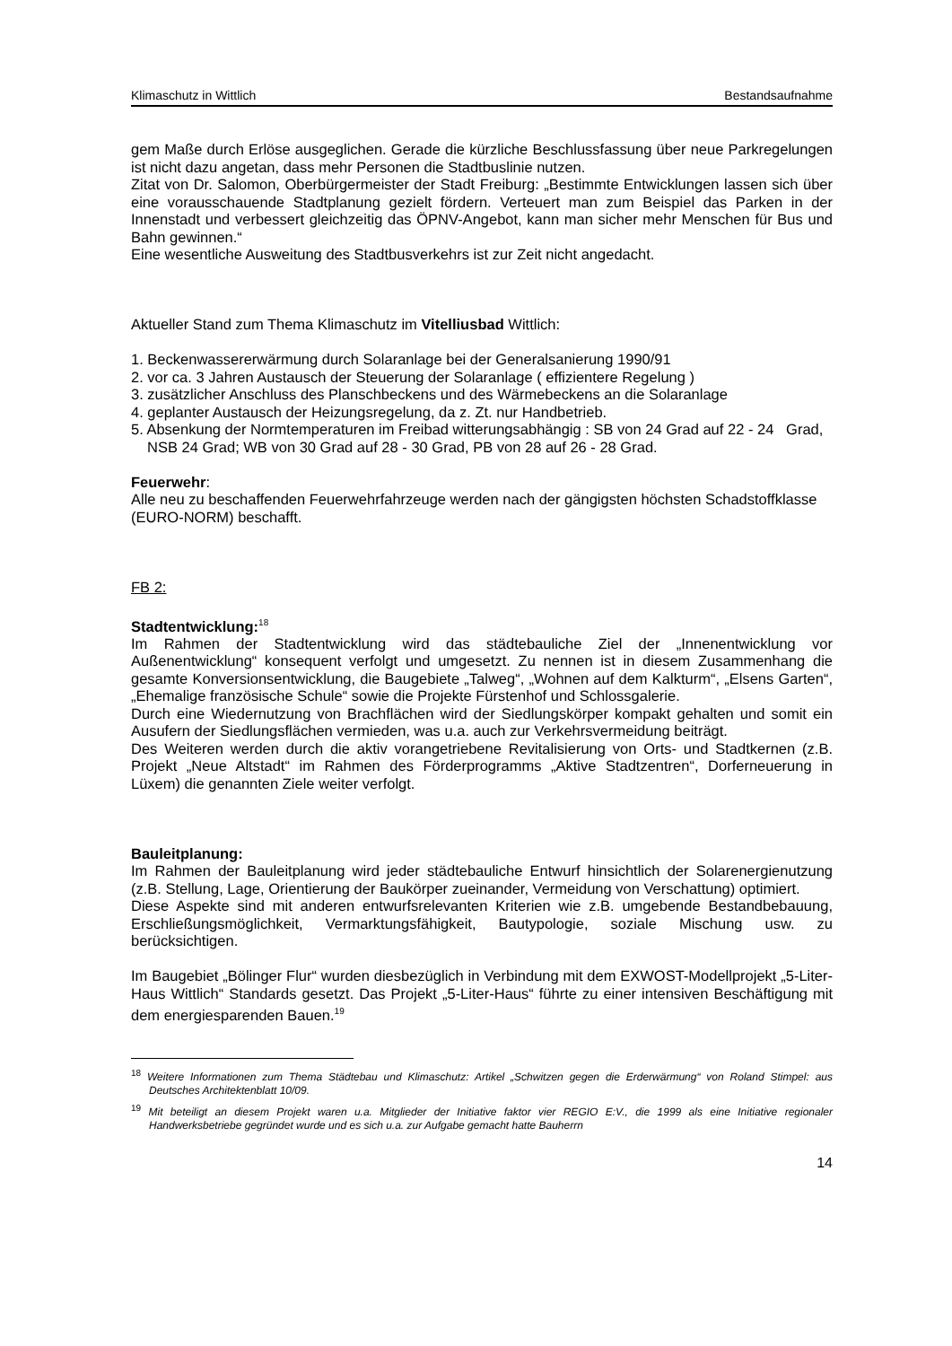Klimaschutz in Wittlich Bestandsaufnahme
gem Maße durch Erlöse ausgeglichen. Gerade die kürzliche Beschlussfassung über neue Parkregelungen ist nicht dazu angetan, dass mehr Personen die Stadtbuslinie nutzen.
Zitat von Dr. Salomon, Oberbürgermeister der Stadt Freiburg: „Bestimmte Entwicklungen lassen sich über eine vorausschauende Stadtplanung gezielt fördern. Verteuert man zum Beispiel das Parken in der Innenstadt und verbessert gleichzeitig das ÖPNV-Angebot, kann man sicher mehr Menschen für Bus und Bahn gewinnen.“
Eine wesentliche Ausweitung des Stadtbusverkehrs ist zur Zeit nicht angedacht.
Aktueller Stand zum Thema Klimaschutz im Vitelliusbad Wittlich:
1. Beckenwassererwärmung durch Solaranlage bei der Generalsanierung 1990/91
2. vor ca. 3 Jahren Austausch der Steuerung der Solaranlage ( effizientere Regelung )
3. zusätzlicher Anschluss des Planschbeckens und des Wärmebeckens an die Solaranlage
4. geplanter Austausch der Heizungsregelung, da z. Zt. nur Handbetrieb.
5. Absenkung der Normtemperaturen im Freibad witterungsabhängig : SB von 24 Grad auf 22 - 24 Grad, NSB 24 Grad; WB von 30 Grad auf 28 - 30 Grad, PB von 28 auf 26 - 28 Grad.
Feuerwehr:
Alle neu zu beschaffenden Feuerwehrfahrzeuge werden nach der gängigsten höchsten Schadstoffklasse (EURO-NORM) beschafft.
FB 2:
Stadtentwicklung:<sup>18</sup>
Im Rahmen der Stadtentwicklung wird das städtebauliche Ziel der „Innenentwicklung vor Außenentwicklung“ konsequent verfolgt und umgesetzt. Zu nennen ist in diesem Zusammenhang die gesamte Konversionsentwicklung, die Baugebiete „Talweg“, „Wohnen auf dem Kalkturm“, „Elsens Garten“, „Ehemalige französische Schule“ sowie die Projekte Fürstenhof und Schlossgalerie.
Durch eine Wiedernutzung von Brachflächen wird der Siedlungskörper kompakt gehalten und somit ein Ausufern der Siedlungsflächen vermieden, was u.a. auch zur Verkehrsvermeidung beiträgt.
Des Weiteren werden durch die aktiv vorangetriebene Revitalisierung von Orts- und Stadtkernen (z.B. Projekt „Neue Altstadt“ im Rahmen des Förderprogramms „Aktive Stadtzentren“, Dorferneuerung in Lüxem) die genannten Ziele weiter verfolgt.
Bauleitplanung:
Im Rahmen der Bauleitplanung wird jeder städtebauliche Entwurf hinsichtlich der Solarenergienutzung (z.B. Stellung, Lage, Orientierung der Baukörper zueinander, Vermeidung von Verschattung) optimiert.
Diese Aspekte sind mit anderen entwurfsrelevanten Kriterien wie z.B. umgebende Bestandbebauung, Erschließungsmöglichkeit, Vermarktungsfähigkeit, Bautypologie, soziale Mischung usw. zu berücksichtigen.
Im Baugebiet „Bölinger Flur“ wurden diesbezüglich in Verbindung mit dem EXWOST-Modellprojekt „5-Liter-Haus Wittlich“ Standards gesetzt. Das Projekt „5-Liter-Haus“ führte zu einer intensiven Beschäftigung mit dem energiesparenden Bauen.<sup>19</sup>
<sup>18</sup> Weitere Informationen zum Thema Städtebau und Klimaschutz: Artikel „Schwitzen gegen die Erderwärmung“ von Roland Stimpel: aus Deutsches Architektenblatt 10/09.
<sup>19</sup> Mit beteiligt an diesem Projekt waren u.a. Mitglieder der Initiative faktor vier REGIO E:V., die 1999 als eine Initiative regionaler Handwerksbetriebe gegründet wurde und es sich u.a. zur Aufgabe gemacht hatte Bauherrn
14